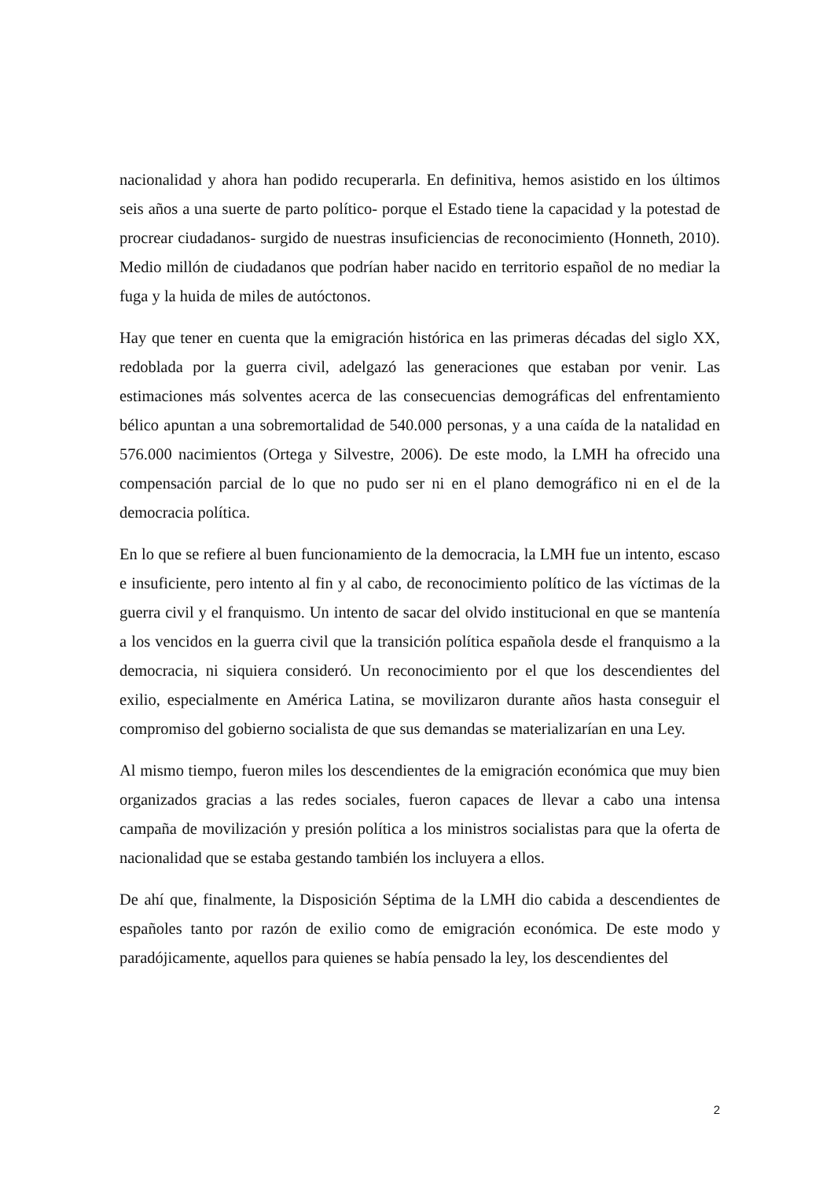nacionalidad y ahora han podido recuperarla. En definitiva, hemos asistido en los últimos seis años a una suerte de parto político- porque el Estado tiene la capacidad y la potestad de procrear ciudadanos- surgido de nuestras insuficiencias de reconocimiento (Honneth, 2010). Medio millón de ciudadanos que podrían haber nacido en territorio español de no mediar la fuga y la huida de miles de autóctonos.
Hay que tener en cuenta que la emigración histórica en las primeras décadas del siglo XX, redoblada por la guerra civil, adelgazó las generaciones que estaban por venir. Las estimaciones más solventes acerca de las consecuencias demográficas del enfrentamiento bélico apuntan a una sobremortalidad de 540.000 personas, y a una caída de la natalidad en 576.000 nacimientos (Ortega y Silvestre, 2006). De este modo, la LMH ha ofrecido una compensación parcial de lo que no pudo ser ni en el plano demográfico ni en el de la democracia política.
En lo que se refiere al buen funcionamiento de la democracia, la LMH fue un intento, escaso e insuficiente, pero intento al fin y al cabo, de reconocimiento político de las víctimas de la guerra civil y el franquismo. Un intento de sacar del olvido institucional en que se mantenía a los vencidos en la guerra civil que la transición política española desde el franquismo a la democracia, ni siquiera consideró. Un reconocimiento por el que los descendientes del exilio, especialmente en América Latina, se movilizaron durante años hasta conseguir el compromiso del gobierno socialista de que sus demandas se materializarían en una Ley.
Al mismo tiempo, fueron miles los descendientes de la emigración económica que muy bien organizados gracias a las redes sociales, fueron capaces de llevar a cabo una intensa campaña de movilización y presión política a los ministros socialistas para que la oferta de nacionalidad que se estaba gestando también los incluyera a ellos.
De ahí que, finalmente, la Disposición Séptima de la LMH dio cabida a descendientes de españoles tanto por razón de exilio como de emigración económica. De este modo y paradójicamente, aquellos para quienes se había pensado la ley, los descendientes del
2